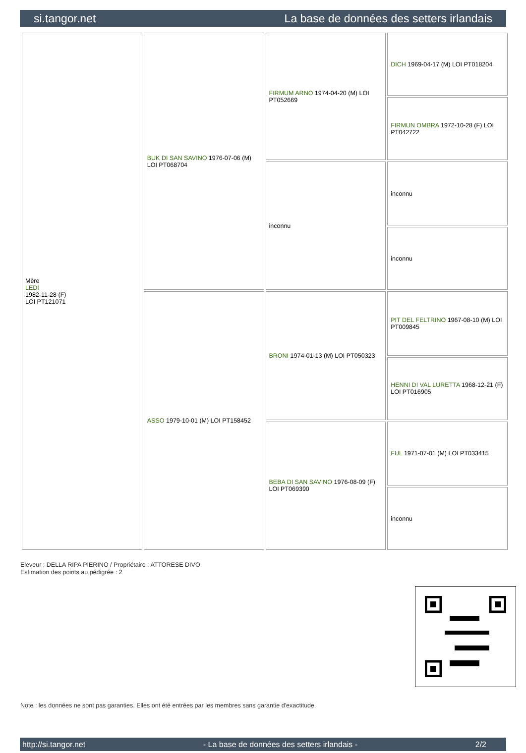si.tangor.net La base de données des setters irlandais
| Mère LEDI 1982-11-28 (F) LOI PT121071 | BUK DI SAN SAVINO 1976-07-06 (M) LOI PT068704 | FIRMUM ARNO 1974-04-20 (M) LOI PT052669 | DICH 1969-04-17 (M) LOI PT018204 |
| | | | FIRMUN OMBRA 1972-10-28 (F) LOI PT042722 |
| | | inconnu | inconnu |
| | | | inconnu |
| | ASSO 1979-10-01 (M) LOI PT158452 | BRONI 1974-01-13 (M) LOI PT050323 | PIT DEL FELTRINO 1967-08-10 (M) LOI PT009845 |
| | | | HENNI DI VAL LURETTA 1968-12-21 (F) LOI PT016905 |
| | | BEBA DI SAN SAVINO 1976-08-09 (F) LOI PT069390 | FUL 1971-07-01 (M) LOI PT033415 |
| | | | inconnu |
Eleveur : DELLA RIPA PIERINO / Propriétaire : ATTORESE DIVO
Estimation des points au pédigrée : 2
Note : les données ne sont pas garanties. Elles ont été entrées par les membres sans garantie d'exactitude.
http://si.tangor.net - La base de données des setters irlandais - 2/2